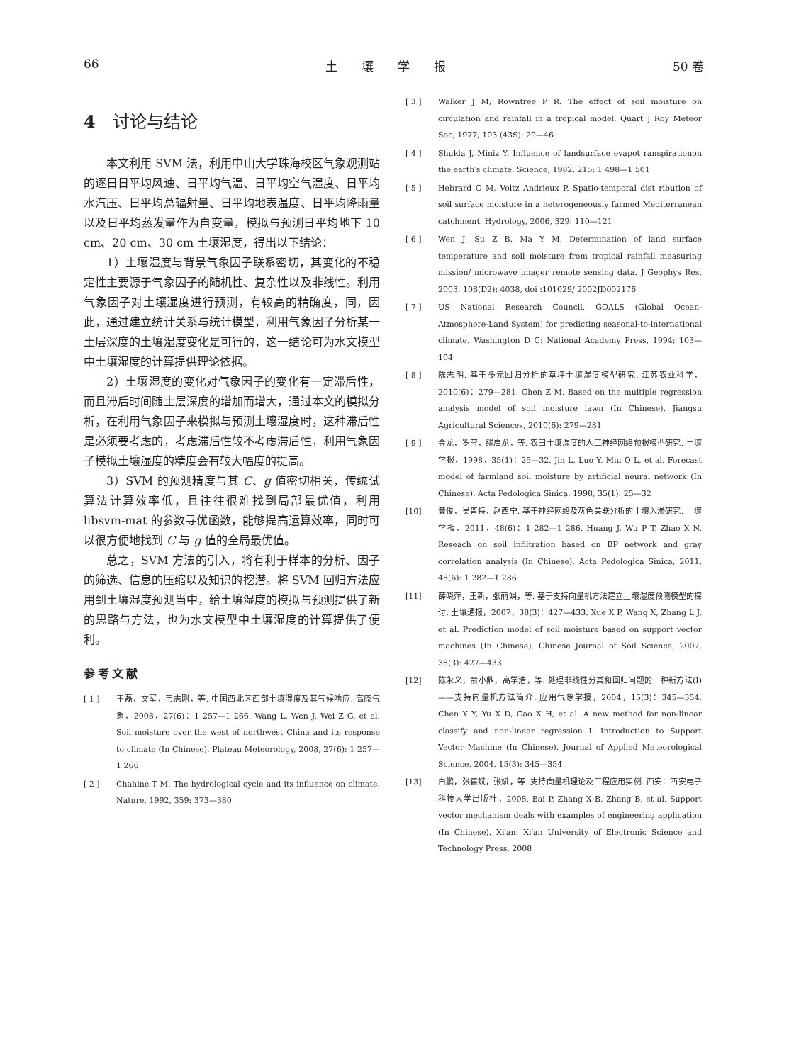66 土　　壤　　学　　报 50 卷
4　讨论与结论
本文利用 SVM 法，利用中山大学珠海校区气象观测站的逐日日平均风速、日平均气温、日平均空气湿度、日平均水汽压、日平均总辐射量、日平均地表温度、日平均降雨量以及日平均蒸发量作为自变量，模拟与预测日平均地下 10 cm、20 cm、30 cm 土壤湿度，得出以下结论：
1）土壤湿度与背景气象因子联系密切，其变化的不稳定性主要源于气象因子的随机性、复杂性以及非线性。利用气象因子对土壤湿度进行预测，有较高的精确度，同，因此，通过建立统计关系与统计模型，利用气象因子分析某一土层深度的土壤湿度变化是可行的，这一结论可为水文模型中土壤湿度的计算提供理论依据。
2）土壤湿度的变化对气象因子的变化有一定滞后性，而且滞后时间随土层深度的增加而增大，通过本文的模拟分析，在利用气象因子来模拟与预测土壤湿度时，这种滞后性是必须要考虑的，考虑滞后性较不考虑滞后性，利用气象因子模拟土壤湿度的精度会有较大幅度的提高。
3）SVM 的预测精度与其 C、g 值密切相关，传统试算法计算效率低，且往往很难找到局部最优值，利用 libsvm-mat 的参数寻优函数，能够提高运算效率，同时可以很方便地找到 C 与 g 值的全局最优值。
总之，SVM 方法的引入，将有利于样本的分析、因子的筛选、信息的压缩以及知识的挖潜。将 SVM 回归方法应用到土壤湿度预测当中，给土壤湿度的模拟与预测提供了新的思路与方法，也为水文模型中土壤湿度的计算提供了便利。
参考文献
[ 1 ] 王磊，文军，韦志刚，等. 中国西北区西部土壤湿度及其气候响应. 高原气象，2008，27(6)：1 257—1 266. Wang L, Wen J, Wei Z G, et al. Soil moisture over the west of northwest China and its response to climate (In Chinese). Plateau Meteorology, 2008, 27(6): 1 257—1 266
[ 2 ] Chahine T M. The hydrological cycle and its influence on climate. Nature, 1992, 359: 373—380
[ 3 ] Walker J M, Rowntree P R. The effect of soil moisture on circulation and rainfall in a tropical model. Quart J Roy Meteor Soc, 1977, 103 (43S): 29—46
[ 4 ] Shukla J, Miniz Y. Influence of landsurface evapot ranspirationon the earth′s climate. Science, 1982, 215: 1 498—1 501
[ 5 ] Hebrard O M, Voltz Andrieux P. Spatio-temporal dist ribution of soil surface moisture in a heterogeneously farmed Mediterranean catchment. Hydrology, 2006, 329: 110—121
[ 6 ] Wen J, Su Z B, Ma Y M. Determination of land surface temperature and soil moisture from tropical rainfall measuring mission/ microwave imager remote sensing data. J Geophys Res, 2003, 108(D2): 4038, doi :101029/ 2002JD002176
[ 7 ] US National Research Council. GOALS (Global Ocean-Atmosphere-Land System) for predicting seasonal-to-international climate. Washington D C: National Academy Press, 1994: 103—104
[ 8 ] 陈志明. 基于多元回归分析的草坪土壤湿度模型研究. 江苏农业科学，2010(6)：279—281. Chen Z M. Based on the multiple regression analysis model of soil moisture lawn (In Chinese). Jiangsu Agricultural Sciences, 2010(6): 279—281
[ 9 ] 金龙，罗莹，缪启龙，等. 农田土壤湿度的人工神经网络预报模型研究. 土壤学报，1998，35(1)：25—32. Jin L, Luo Y, Miu Q L, et al. Forecast model of farmland soil moisture by artificial neural network (In Chinese). Acta Pedologica Sinica, 1998, 35(1): 25—32
[10] 黄俊，吴普特，赵西宁. 基于神经网络及灰色关联分析的土壤入渗研究. 土壤学报，2011，48(6)：1 282—1 286. Huang J, Wu P T, Zhao X N. Reseach on soil infiltration based on BP network and gray correlation analysis (In Chinese). Acta Pedologica Sinica, 2011, 48(6): 1 282—1 286
[11] 薛晓萍，王新，张丽娟，等. 基于支持向量机方法建立土壤湿度预测模型的探讨. 土壤通报，2007，38(3)：427—433. Xue X P, Wang X, Zhang L J, et al. Prediction model of soil moisture based on support vector machines (In Chinese). Chinese Journal of Soil Science, 2007, 38(3): 427—433
[12] 陈永义，俞小鼎，高学浩，等. 处理非线性分类和回归问题的一种新方法(I)——支持向量机方法简介. 应用气象学报，2004，15(3)：345—354. Chen Y Y, Yu X D, Gao X H, et al. A new method for non-linear classify and non-linear regression I: Introduction to Support Vector Machine (In Chinese). Journal of Applied Meteorological Science, 2004, 15(3): 345—354
[13] 白鹏，张喜斌，张斌，等. 支持向量机理论及工程应用实例. 西安：西安电子科技大学出版社，2008. Bai P, Zhang X B, Zhang B, et al. Support vector mechanism deals with examples of engineering application (In Chinese). Xi′an: Xi′an University of Electronic Science and Technology Press, 2008